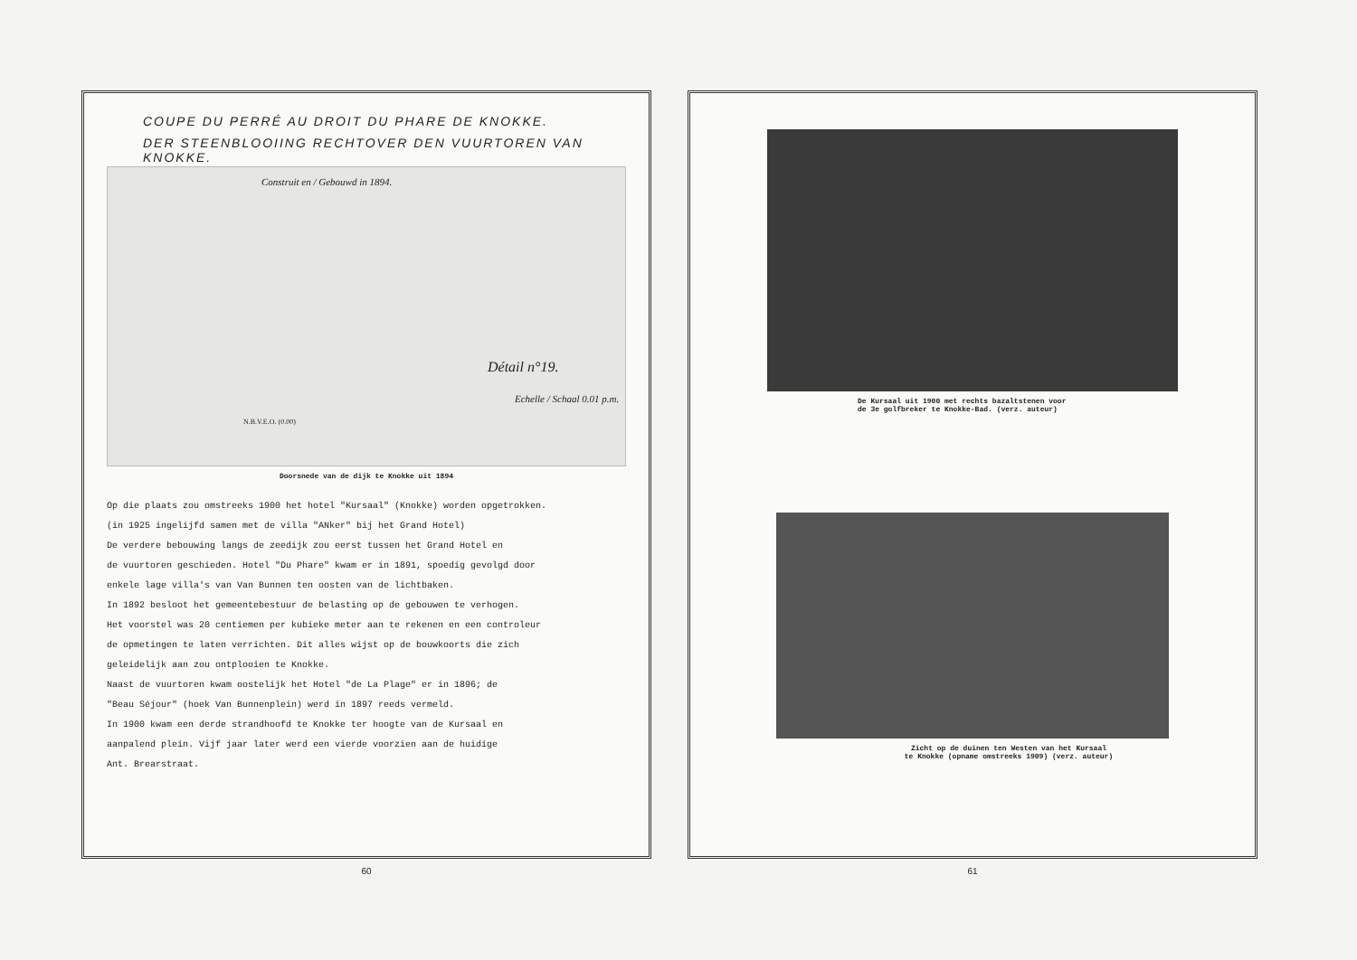COUPE DU PERRÉ AU DROIT DU PHARE DE KNOKKE.
DER STEENBLOOIING RECHTOVER DEN VUURTOREN VAN KNOKKE.
Construit en / Gebouwd in 1894.
Détail n°19.
Echelle / Schaal 0.01 p.m.
N.B.V.E.O. (0.00)
Doorsnede van de dijk te Knokke uit 1894
Op die plaats zou omstreeks 1900 het hotel "Kursaal" (Knokke) worden opgetrokken.
(in 1925 ingelijfd samen met de villa "ANker" bij het Grand Hotel)
De verdere bebouwing langs de zeedijk zou eerst tussen het Grand Hotel en
de vuurtoren geschieden. Hotel "Du Phare" kwam er in 1891, spoedig gevolgd door
enkele lage villa's van Van Bunnen ten oosten van de lichtbaken.
In 1892 besloot het gemeentebestuur de belasting op de gebouwen te verhogen.
Het voorstel was 20 centiemen per kubieke meter aan te rekenen en een controleur
de opmetingen te laten verrichten. Dit alles wijst op de bouwkoorts die zich
geleidelijk aan zou ontplooien te Knokke.
Naast de vuurtoren kwam oostelijk het Hotel "de La Plage" er in 1896; de
"Beau Séjour" (hoek Van Bunnenplein) werd in 1897 reeds vermeld.
In 1900 kwam een derde strandhoofd te Knokke ter hoogte van de Kursaal en
aanpalend plein. Vijf jaar later werd een vierde voorzien aan de huidige
Ant. Brearstraat.
60
De Kursaal uit 1900 met rechts bazaltstenen voor
de 3e golfbreker te Knokke-Bad. (verz. auteur)
Zicht op de duinen ten Westen van het Kursaal
te Knokke (opname omstreeks 1909) (verz. auteur)
61